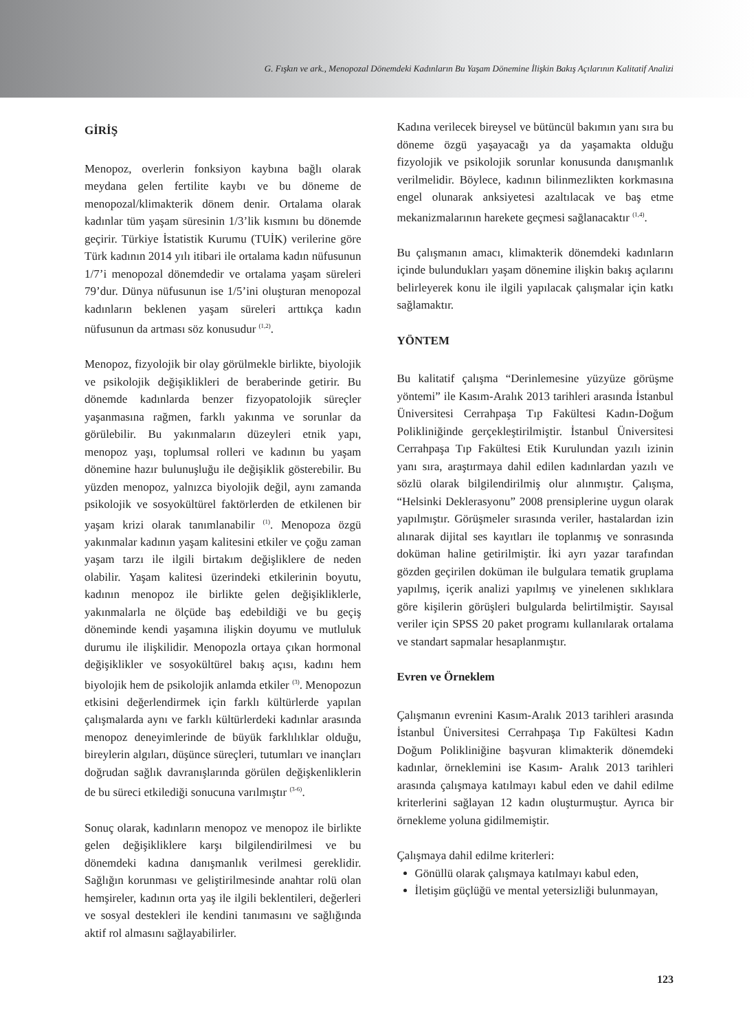G. Fışkın ve ark., Menopozal Dönemdeki Kadınların Bu Yaşam Dönemine İlişkin Bakış Açılarının Kalitatif Analizi
GİRİŞ
Menopoz, overlerin fonksiyon kaybına bağlı olarak meydana gelen fertilite kaybı ve bu döneme de menopozal/klimakterik dönem denir. Ortalama olarak kadınlar tüm yaşam süresinin 1/3’lik kısmını bu dönemde geçirir. Türkiye İstatistik Kurumu (TUİK) verilerine göre Türk kadının 2014 yılı itibari ile ortalama kadın nüfusunun 1/7’i menopozal dönemdedir ve ortalama yaşam süreleri 79’dur. Dünya nüfusunun ise 1/5’ini oluşturan menopozal kadınların beklenen yaşam süreleri arttıkça kadın nüfusunun da artması söz konusudur <sup>(1,2)</sup>.
Menopoz, fizyolojik bir olay görülmekle birlikte, biyolojik ve psikolojik değişiklikleri de beraberinde getirir. Bu dönemde kadınlarda benzer fizyopatolojik süreçler yaşanmasına rağmen, farklı yakınma ve sorunlar da görülebilir. Bu yakınmaların düzeyleri etnik yapı, menopoz yaşı, toplumsal rolleri ve kadının bu yaşam dönemine hazır bulunuşluğu ile değişiklik gösterebilir. Bu yüzden menopoz, yalnızca biyolojik değil, aynı zamanda psikolojik ve sosyokültürel faktörlerden de etkilenen bir yaşam krizi olarak tanımlanabilir <sup>(1)</sup>. Menopoza özgü yakınmalar kadının yaşam kalitesini etkiler ve çoğu zaman yaşam tarzı ile ilgili birtakım değişliklere de neden olabilir. Yaşam kalitesi üzerindeki etkilerinin boyutu, kadının menopoz ile birlikte gelen değişikliklerle, yakınmalarla ne ölçüde baş edebildiği ve bu geçiş döneminde kendi yaşamına ilişkin doyumu ve mutluluk durumu ile ilişkilidir. Menopozla ortaya çıkan hormonal değişiklikler ve sosyokültürel bakış açısı, kadını hem biyolojik hem de psikolojik anlamda etkiler <sup>(3)</sup>. Menopozun etkisini değerlendirmek için farklı kültürlerde yapılan çalışmalarda aynı ve farklı kültürlerdeki kadınlar arasında menopoz deneyimlerinde de büyük farklılıklar olduğu, bireylerin algıları, düşünce süreçleri, tutumları ve inançları doğrudan sağlık davranışlarında görülen değişkenliklerin de bu süreci etkilediği sonucuna varılmıştır <sup>(3-6)</sup>.
Sonuç olarak, kadınların menopoz ve menopoz ile birlikte gelen değişikliklere karşı bilgilendirilmesi ve bu dönemdeki kadına danışmanlık verilmesi gereklidir. Sağlığın korunması ve geliştirilmesinde anahtar rolü olan hemşireler, kadının orta yaş ile ilgili beklentileri, değerleri ve sosyal destekleri ile kendini tanımasını ve sağlığında aktif rol almasını sağlayabilirler.
Kadına verilecek bireysel ve bütüncül bakımın yanı sıra bu döneme özgü yaşayacağı ya da yaşamakta olduğu fizyolojik ve psikolojik sorunlar konusunda danışmanlık verilmelidir. Böylece, kadının bilinmezlikten korkmasına engel olunarak anksiyetesi azaltılacak ve baş etme mekanizmalarının harekete geçmesi sağlanacaktır <sup>(1,4)</sup>.
Bu çalışmanın amacı, klimakterik dönemdeki kadınların içinde bulundukları yaşam dönemine ilişkin bakış açılarını belirleyerek konu ile ilgili yapılacak çalışmalar için katkı sağlamaktır.
YÖNTEM
Bu kalitatif çalışma “Derinlemesine yüzyüze görüşme yöntemi” ile Kasım-Aralık 2013 tarihleri arasında İstanbul Üniversitesi Cerrahpaşa Tıp Fakültesi Kadın-Doğum Polikliniğinde gerçekleştirilmiştir. İstanbul Üniversitesi Cerrahpaşa Tıp Fakültesi Etik Kurulundan yazılı izinin yanı sıra, araştırmaya dahil edilen kadınlardan yazılı ve sözlü olarak bilgilendirilmiş olur alınmıştır. Çalışma, “Helsinki Deklerasyonu” 2008 prensiplerine uygun olarak yapılmıştır. Görüşmeler sırasında veriler, hastalardan izin alınarak dijital ses kayıtları ile toplanmış ve sonrasında doküman haline getirilmiştir. İki ayrı yazar tarafından gözden geçirilen doküman ile bulgulara tematik gruplama yapılmış, içerik analizi yapılmış ve yinelenen sıklıklara göre kişilerin görüşleri bulgularda belirtilmiştir. Sayısal veriler için SPSS 20 paket programı kullanılarak ortalama ve standart sapmalar hesaplanmıştır.
Evren ve Örneklem
Çalışmanın evrenini Kasım-Aralık 2013 tarihleri arasında İstanbul Üniversitesi Cerrahpaşa Tıp Fakültesi Kadın Doğum Polikliniğine başvuran klimakterik dönemdeki kadınlar, örneklemini ise Kasım- Aralık 2013 tarihleri arasında çalışmaya katılmayı kabul eden ve dahil edilme kriterlerini sağlayan 12 kadın oluşturmuştur. Ayrıca bir örnekleme yoluna gidilmemiştir.
Çalışmaya dahil edilme kriterleri:
Gönüllü olarak çalışmaya katılmayı kabul eden,
İletişim güçlüğü ve mental yetersizliği bulunmayan,
123